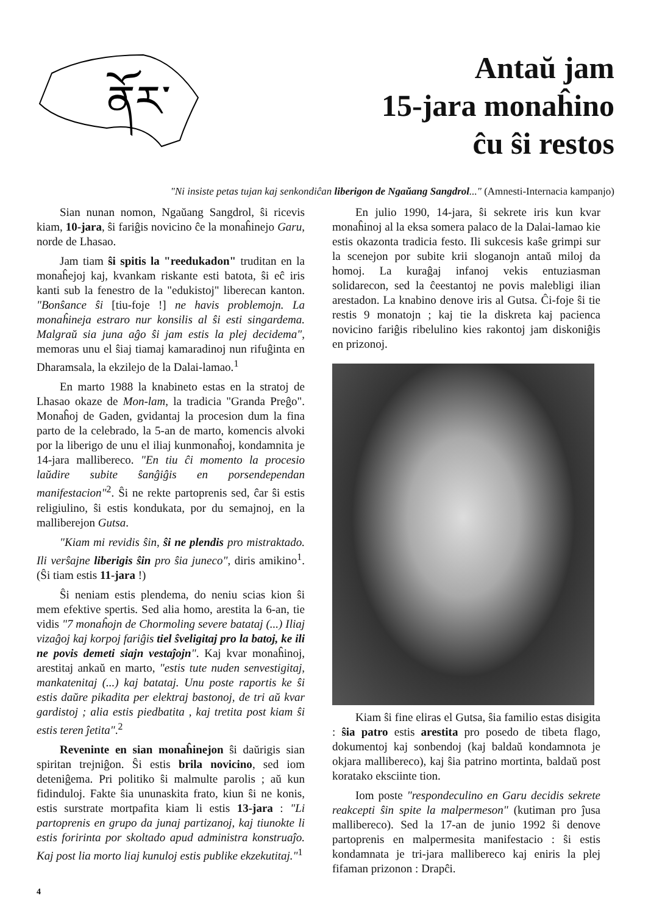ནོར་
Antaŭ jam
15-jara monaĥino
ĉu ŝi restos
"Ni insiste petas tujan kaj senkondiĉan liberigon de Ngaŭang Sangdrol..." (Amnesti-Internacia kampanjo)
Sian nunan nomon, Ngaŭang Sangdrol, ŝi ricevis kiam, 10-jara, ŝi fariĝis novicino ĉe la monaĥinejo Garu, norde de Lhasao.
Jam tiam ŝi spitis la "reedukadon" truditan en la monaĥejoj kaj, kvankam riskante esti batota, ŝi eĉ iris kanti sub la fenestro de la "edukistoj" liberecan kanton. "Bonŝance ŝi [tiu-foje !] ne havis problemojn. La monaĥineja estraro nur konsilis al ŝi esti singardema. Malgraŭ sia juna aĝo ŝi jam estis la plej decidema", memoras unu el ŝiaj tiamaj kamaradinoj nun rifuĝinta en Dharamsala, la ekzilejo de la Dalai-lamao.<sup>1</sup>
En marto 1988 la knabineto estas en la stratoj de Lhasao okaze de Mon-lam, la tradicia "Granda Preĝo". Monaĥoj de Gaden, gvidantaj la procesion dum la fina parto de la celebrado, la 5-an de marto, komencis alvoki por la liberigo de unu el iliaj kunmonaĥoj, kondamnita je 14-jara malliberecο. "En tiu ĉi momento la procesio laŭdire subite ŝanĝiĝis en porsendependan manifestacion"<sup>2</sup>. Ŝi ne rekte partoprenis sed, ĉar ŝi estis religiulino, ŝi estis kondukata, por du semajnoj, en la malliberejon Gutsa.
"Kiam mi revidis ŝin, ŝi ne plendis pro mistraktado. Ili verŝajne liberigis ŝin pro ŝia juneco", diris amikino<sup>1</sup>. (Ŝi tiam estis 11-jara !)
Ŝi neniam estis plendema, do neniu scias kion ŝi mem efektive spertis. Sed alia homo, arestita la 6-an, tie vidis "7 monaĥojn de Chormoling severe batataj (...) Iliaj vizaĝoj kaj korpoj fariĝis tiel ŝveligitaj pro la batoj, ke ili ne povis demeti siajn vestaĵojn". Kaj kvar monaĥinoj, arestitaj ankaŭ en marto, "estis tute nuden senvestigitaj, mankatenitaj (...) kaj batataj. Unu poste raportis ke ŝi estis daŭre pikadita per elektraj bastonoj, de tri aŭ kvar gardistoj ; alia estis piedbatita , kaj tretita post kiam ŝi estis teren ĵetita".<sup>2</sup>
Reveninte en sian monaĥinejon ŝi daŭrigis sian spiritan trejniĝon. Ŝi estis brila novicino, sed iom deteniĝema. Pri politiko ŝi malmulte parolis ; aŭ kun fidinduloj. Fakte ŝia ununaskita frato, kiun ŝi ne konis, estis surstrate mortpafita kiam li estis 13-jara : "Li partoprenis en grupo da junaj partizanoj, kaj tiunokte li estis foririnta por skoltado apud administra konstruaĵo. Kaj post lia morto liaj kunuloj estis publike ekzekutitaj."<sup>1</sup>
En julio 1990, 14-jara, ŝi sekrete iris kun kvar monaĥinoj al la eksa somera palaco de la Dalai-lamao kie estis okazonta tradicia festo. Ili sukcesis kaŝe grimpi sur la scenejon por subite krii sloganojn antaŭ miloj da homoj. La kuraĝaj infanoj vekis entuziasman solidarecon, sed la ĉeestantoj ne povis malebligi ilian arestadon. La knabino denove iris al Gutsa. Ĉi-foje ŝi tie restis 9 monatojn ; kaj tie la diskreta kaj pacienca novicino fariĝis ribelulino kies rakontoj jam diskoniĝis en prizonoj.
Kiam ŝi fine eliras el Gutsa, ŝia familio estas disigita : ŝia patro estis arestita pro posedo de tibeta flago, dokumentoj kaj sonbendoj (kaj baldaŭ kondamnota je okjara malliberecο), kaj ŝia patrino mortinta, baldaŭ post koratako eksciinte tion.
Iom poste "respondeculino en Garu decidis sekrete reakcepti ŝin spite la malpermeson" (kutiman pro ĵusa malliberecο). Sed la 17-an de junio 1992 ŝi denove partoprenis en malpermesita manifestacio : ŝi estis kondamnata je tri-jara malliberecο kaj eniris la plej fifaman prizonon : Drapĉi.
4